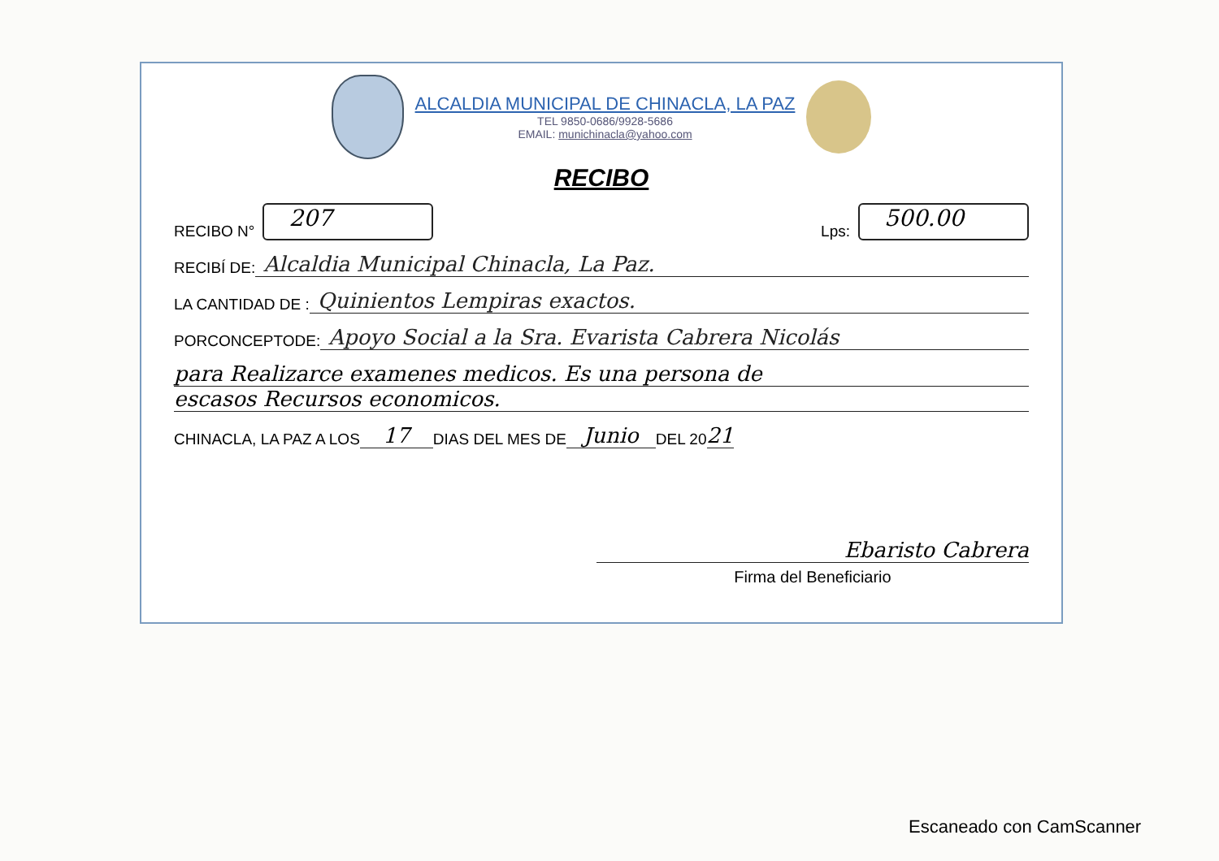ALCALDIA MUNICIPAL DE CHINACLA, LA PAZ
TEL 9850-0686/9928-5686
EMAIL: munichinacla@yahoo.com
RECIBO
RECIBO N° 207 Lps: 500.00
RECIBÍ DE: Alcaldia Municipal Chinacla, La Paz.
LA CANTIDAD DE : Quinientos Lempiras exactos.
PORCONCEPTODE: Apoyo Social a la Sra. Evarista Cabrera Nicolás
para Realizarce examenes medicos. Es una persona de
escasos Recursos economicos.
CHINACLA, LA PAZ A LOS 17 DIAS DEL MES DE Junio DEL 20 21
Ebaristo Cabrera
Firma del Beneficiario
Escaneado con CamScanner